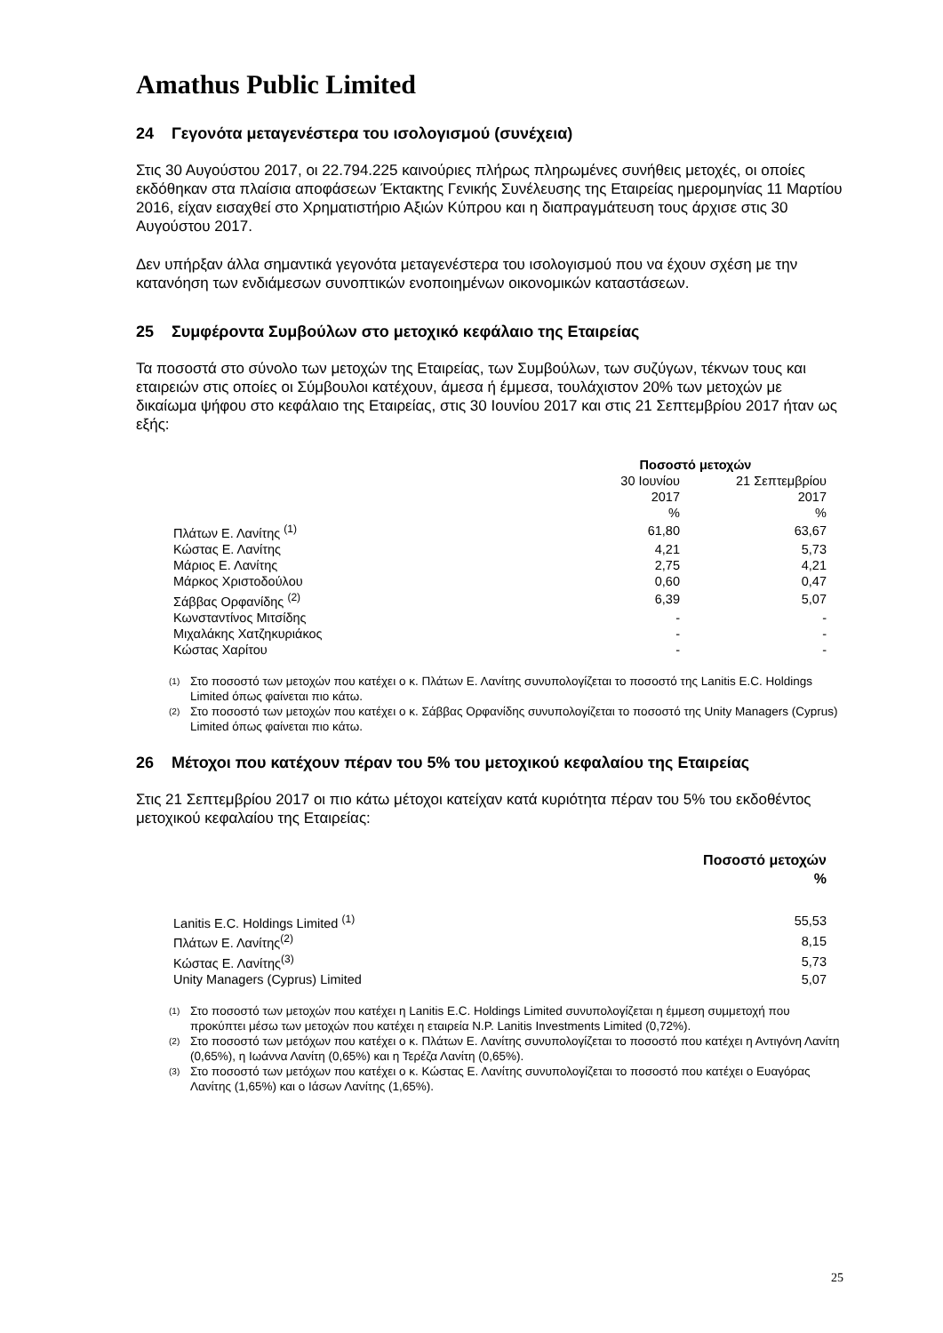Amathus Public Limited
24 Γεγονότα μεταγενέστερα του ισολογισμού (συνέχεια)
Στις 30 Αυγούστου 2017, οι 22.794.225 καινούριες πλήρως πληρωμένες συνήθεις μετοχές, οι οποίες εκδόθηκαν στα πλαίσια αποφάσεων Έκτακτης Γενικής Συνέλευσης της Εταιρείας ημερομηνίας 11 Μαρτίου 2016, είχαν εισαχθεί στο Χρηματιστήριο Αξιών Κύπρου και η διαπραγμάτευση τους άρχισε στις 30 Αυγούστου 2017.
Δεν υπήρξαν άλλα σημαντικά γεγονότα μεταγενέστερα του ισολογισμού που να έχουν σχέση με την κατανόηση των ενδιάμεσων συνοπτικών ενοποιημένων οικονομικών καταστάσεων.
25 Συμφέροντα Συμβούλων στο μετοχικό κεφάλαιο της Εταιρείας
Τα ποσοστά στο σύνολο των μετοχών της Εταιρείας, των Συμβούλων, των συζύγων, τέκνων τους και εταιρειών στις οποίες οι Σύμβουλοι κατέχουν, άμεσα ή έμμεσα, τουλάχιστον 20% των μετοχών με δικαίωμα ψήφου στο κεφάλαιο της Εταιρείας, στις 30 Ιουνίου 2017 και στις 21 Σεπτεμβρίου 2017 ήταν ως εξής:
| | Ποσοστό μετοχών | |
| | 30 Ιουνίου 2017 % | 21 Σεπτεμβρίου 2017 % |
| Πλάτων Ε. Λανίτης <sup>(1)</sup> | 61,80 | 63,67 |
| Κώστας Ε. Λανίτης | 4,21 | 5,73 |
| Μάριος Ε. Λανίτης | 2,75 | 4,21 |
| Μάρκος Χριστοδούλου | 0,60 | 0,47 |
| Σάββας Ορφανίδης <sup>(2)</sup> | 6,39 | 5,07 |
| Κωνσταντίνος Μιτσίδης | - | - |
| Μιχαλάκης Χατζηκυριάκος | - | - |
| Κώστας Χαρίτου | - | - |
(1) Στο ποσοστό των μετοχών που κατέχει ο κ. Πλάτων Ε. Λανίτης συνυπολογίζεται το ποσοστό της Lanitis E.C. Holdings Limited όπως φαίνεται πιο κάτω.
(2) Στο ποσοστό των μετοχών που κατέχει ο κ. Σάββας Ορφανίδης συνυπολογίζεται το ποσοστό της Unity Managers (Cyprus) Limited όπως φαίνεται πιο κάτω.
26 Μέτοχοι που κατέχουν πέραν του 5% του μετοχικού κεφαλαίου της Εταιρείας
Στις 21 Σεπτεμβρίου 2017 οι πιο κάτω μέτοχοι κατείχαν κατά κυριότητα πέραν του 5% του εκδοθέντος μετοχικού κεφαλαίου της Εταιρείας:
| | Ποσοστό μετοχών % |
| Lanitis E.C. Holdings Limited <sup>(1)</sup> | 55,53 |
| Πλάτων Ε. Λανίτης<sup>(2)</sup> | 8,15 |
| Κώστας Ε. Λανίτης<sup>(3)</sup> | 5,73 |
| Unity Managers (Cyprus) Limited | 5,07 |
(1) Στο ποσοστό των μετοχών που κατέχει η Lanitis E.C. Holdings Limited συνυπολογίζεται η έμμεση συμμετοχή που προκύπτει μέσω των μετοχών που κατέχει η εταιρεία N.P. Lanitis Investments Limited (0,72%).
(2) Στο ποσοστό των μετόχων που κατέχει ο κ. Πλάτων Ε. Λανίτης συνυπολογίζεται το ποσοστό που κατέχει η Αντιγόνη Λανίτη (0,65%), η Ιωάννα Λανίτη (0,65%) και η Τερέζα Λανίτη (0,65%).
(3) Στο ποσοστό των μετόχων που κατέχει ο κ. Κώστας Ε. Λανίτης συνυπολογίζεται το ποσοστό που κατέχει ο Ευαγόρας Λανίτης (1,65%) και ο Ιάσων Λανίτης (1,65%).
25